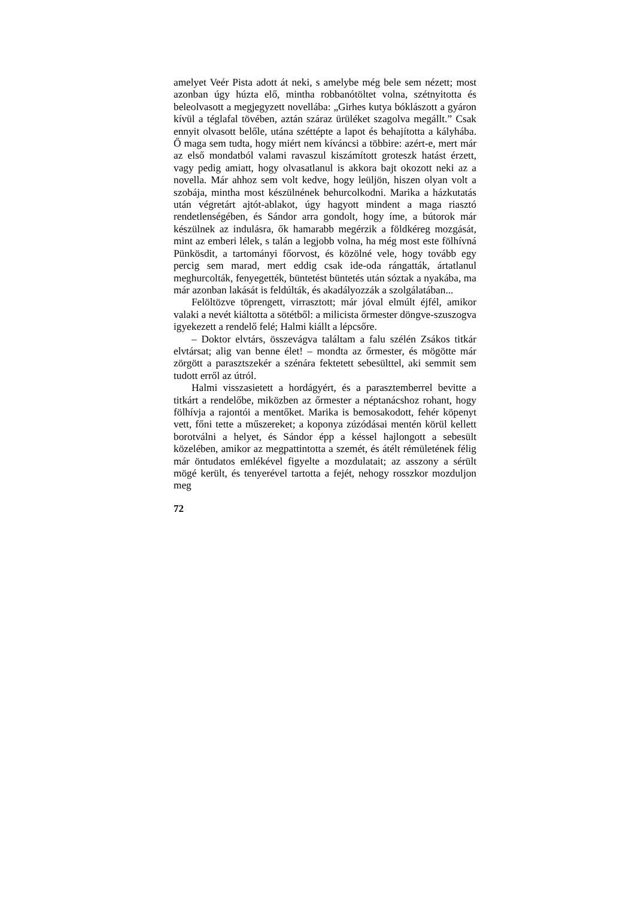amelyet Veér Pista adott át neki, s amelybe még bele sem nézett; most azonban úgy húzta elő, mintha robbanótöltet volna, szétnyitotta és beleolvasott a megjegyzett novellába: „Girhes kutya bóklászott a gyáron kívül a téglafal tövében, aztán száraz ürüléket szagolva megállt.” Csak ennyit olvasott belőle, utána széttépte a lapot és behajította a kályhába. Ő maga sem tudta, hogy miért nem kíváncsi a többire: azért-e, mert már az első mondatból valami ravaszul kiszámított groteszk hatást érzett, vagy pedig amiatt, hogy olvasatlanul is akkora bajt okozott neki az a novella. Már ahhoz sem volt kedve, hogy leüljön, hiszen olyan volt a szobája, mintha most készülnének behurcolkodni. Marika a házkutatás után végretárt ajtót-ablakot, úgy hagyott mindent a maga riasztó rendetlenségében, és Sándor arra gondolt, hogy íme, a bútorok már készülnek az indulásra, ők hamarabb megérzik a földkéreg mozgását, mint az emberi lélek, s talán a legjobb volna, ha még most este fölhívná Pünkösdit, a tartományi főorvost, és közölné vele, hogy tovább egy percig sem marad, mert eddig csak ide-oda rángatták, ártatlanul meghurcolták, fenyegették, büntetést büntetés után sóztak a nyakába, ma már azonban lakását is feldúlták, és akadályozzák a szolgálatában...
Felöltözve töprengett, virrasztott; már jóval elmúlt éjfél, amikor valaki a nevét kiáltotta a sötétből: a milicista őrmester döngve-szuszogva igyekezett a rendelő felé; Halmi kiállt a lépcsőre.
– Doktor elvtárs, összevágva találtam a falu szélén Zsákos titkár elvtársat; alig van benne élet! – mondta az őrmester, és mögötte már zörgött a parasztszekér a szénára fektetett sebesülttel, aki semmit sem tudott erről az útról.
Halmi visszasietett a hordágyért, és a parasztemberrel bevitte a titkárt a rendelőbe, miközben az őrmester a néptanácshoz rohant, hogy fölhívja a rajontói a mentőket. Marika is bemosakodott, fehér köpenyt vett, főni tette a műszereket; a koponya zúzódásai mentén körül kellett borotválni a helyet, és Sándor épp a késsel hajlongott a sebesült közelében, amikor az megpattintotta a szemét, és átélt rémületének félig már öntudatos emlékével figyelte a mozdulatait; az asszony a sérült mögé került, és tenyerével tartotta a fejét, nehogy rosszkor mozduljon meg
72